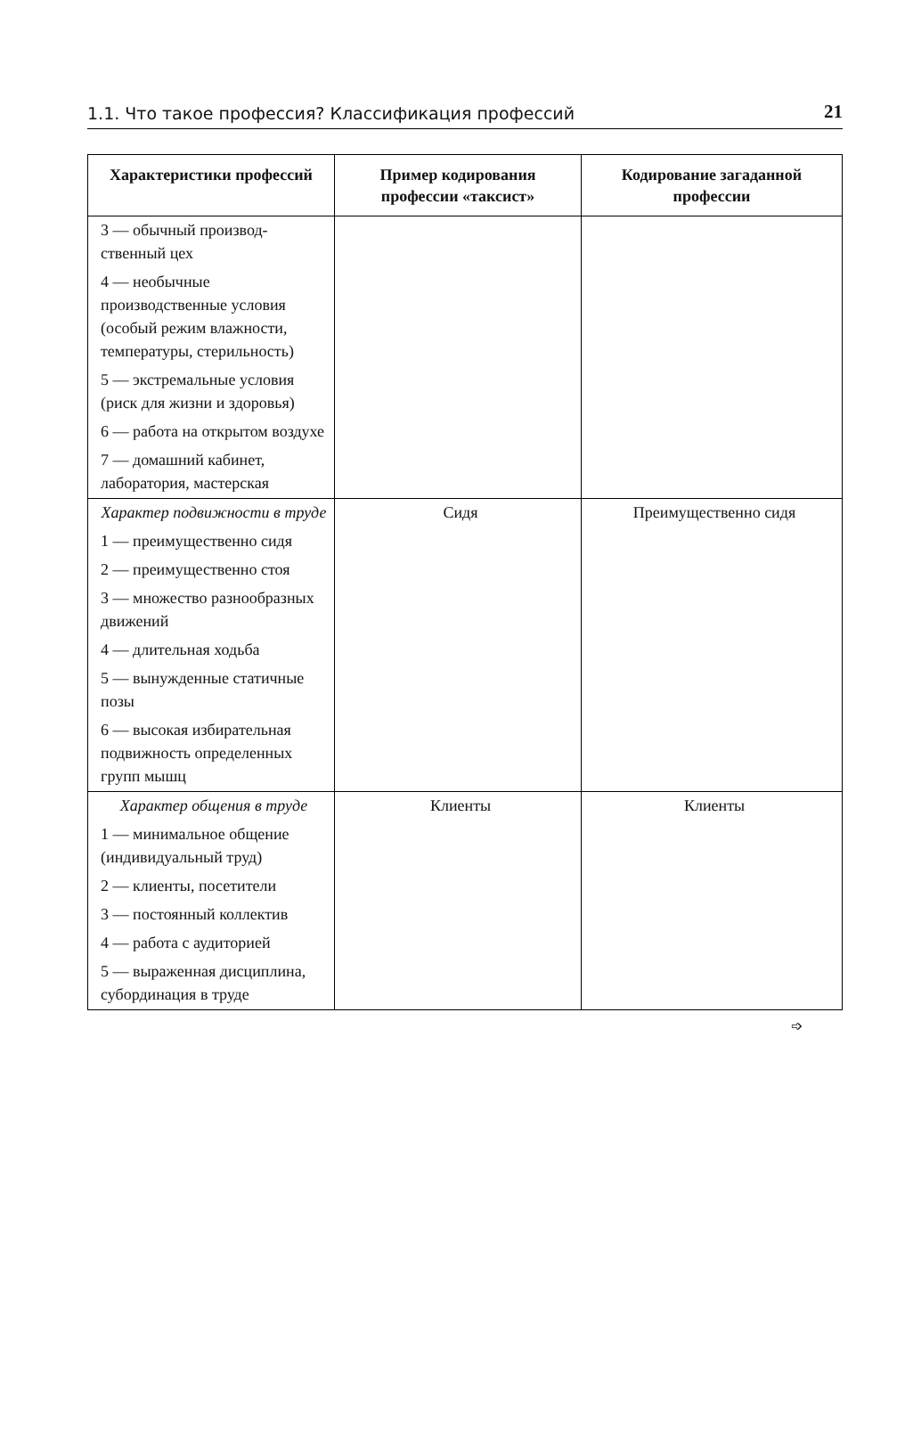1.1. Что такое профессия? Классификация профессий 21
| Характеристики профессий | Пример кодирования профессии «таксист» | Кодирование загаданной профессии |
| --- | --- | --- |
| 3 — обычный производ-ственный цех | | |
| 4 — необычные производственные условия (особый режим влажности, температуры, стерильность) | | |
| 5 — экстремальные условия (риск для жизни и здоровья) | | |
| 6 — работа на открытом воздухе | | |
| 7 — домашний кабинет, лаборатория, мастерская | | |
| Характер подвижности в труде | Сидя | Преимущественно сидя |
| 1 — преимущественно сидя | | |
| 2 — преимущественно стоя | | |
| 3 — множество разнообразных движений | | |
| 4 — длительная ходьба | | |
| 5 — вынужденные статичные позы | | |
| 6 — высокая избирательная подвижность определенных групп мышц | | |
| Характер общения в труде | Клиенты | Клиенты |
| 1 — минимальное общение (индивидуальный труд) | | |
| 2 — клиенты, посетители | | |
| 3 — постоянный коллектив | | |
| 4 — работа с аудиторией | | |
| 5 — выраженная дисциплина, субординация в труде | | |
➩